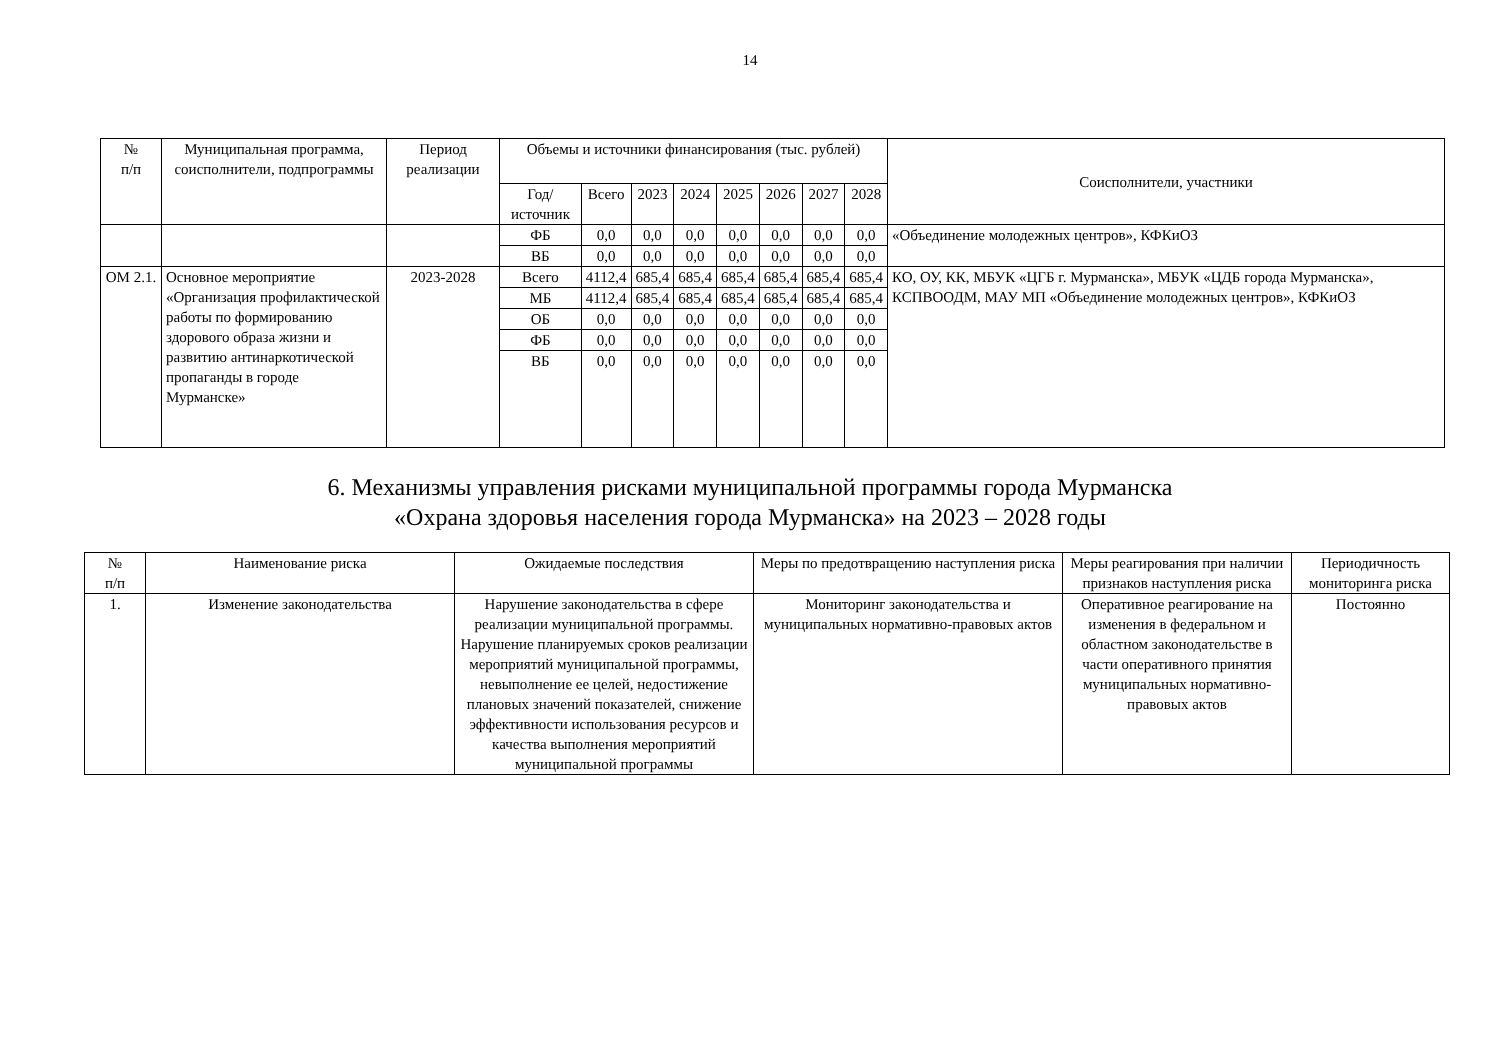14
| № п/п | Муниципальная программа, соисполнители, подпрограммы | Период реализации | Объемы и источники финансирования (тыс. рублей) | | | | | | | | Соисполнители, участники |
| --- | --- | --- | --- | --- | --- | --- | --- | --- | --- | --- | --- |
| | | | Год/источник | Всего | 2023 | 2024 | 2025 | 2026 | 2027 | 2028 | |
| | | | ФБ | 0,0 | 0,0 | 0,0 | 0,0 | 0,0 | 0,0 | 0,0 | «Объединение молодежных центров», КФКиОЗ |
| | | | ВБ | 0,0 | 0,0 | 0,0 | 0,0 | 0,0 | 0,0 | 0,0 | |
| ОМ 2.1. | Основное мероприятие «Организация профилактической работы по формированию здорового образа жизни и развитию антинаркотической пропаганды в городе Мурманске» | 2023-2028 | Всего | 4112,4 | 685,4 | 685,4 | 685,4 | 685,4 | 685,4 | 685,4 | КО, ОУ, КК, МБУК «ЦГБ г. Мурманска», МБУК «ЦДБ города Мурманска», КСПВООДМ, МАУ МП «Объединение молодежных центров», КФКиОЗ |
| | | | МБ | 4112,4 | 685,4 | 685,4 | 685,4 | 685,4 | 685,4 | 685,4 | |
| | | | ОБ | 0,0 | 0,0 | 0,0 | 0,0 | 0,0 | 0,0 | 0,0 | |
| | | | ФБ | 0,0 | 0,0 | 0,0 | 0,0 | 0,0 | 0,0 | 0,0 | |
| | | | ВБ | 0,0 | 0,0 | 0,0 | 0,0 | 0,0 | 0,0 | 0,0 | |
6. Механизмы управления рисками муниципальной программы города Мурманска
«Охрана здоровья населения города Мурманска» на 2023 – 2028 годы
| № п/п | Наименование риска | Ожидаемые последствия | Меры по предотвращению наступления риска | Меры реагирования при наличии признаков наступления риска | Периодичность мониторинга риска |
| --- | --- | --- | --- | --- | --- |
| 1. | Изменение законодательства | Нарушение законодательства в сфере реализации муниципальной программы. Нарушение планируемых сроков реализации мероприятий муниципальной программы, невыполнение ее целей, недостижение плановых значений показателей, снижение эффективности использования ресурсов и качества выполнения мероприятий муниципальной программы | Мониторинг законодательства и муниципальных нормативно-правовых актов | Оперативное реагирование на изменения в федеральном и областном законодательстве в части оперативного принятия муниципальных нормативно-правовых актов | Постоянно |